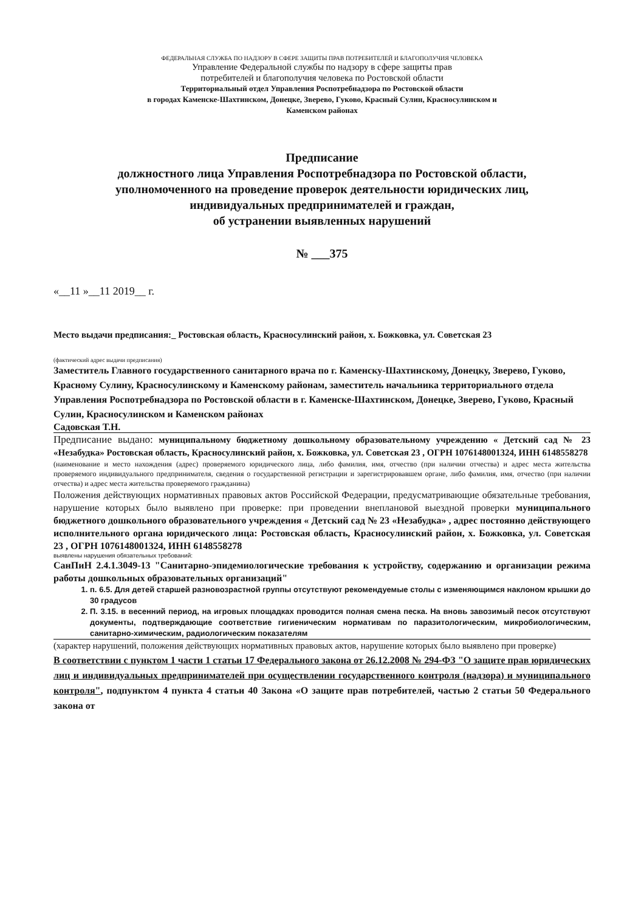ФЕДЕРАЛЬНАЯ СЛУЖБА ПО НАДЗОРУ В СФЕРЕ ЗАЩИТЫ ПРАВ ПОТРЕБИТЕЛЕЙ И БЛАГОПОЛУЧИЯ ЧЕЛОВЕКА
Управление Федеральной службы по надзору в сфере защиты прав
потребителей и благополучия человека по Ростовской области
Территориальный отдел Управления Роспотребнадзора по Ростовской области
в городах Каменске-Шахтинском, Донецке, Зверево, Гуково, Красный Сулин, Красносулинском и
Каменском районах
Предписание
должностного лица Управления Роспотребнадзора по Ростовской области,
уполномоченного на проведение проверок деятельности юридических лиц,
индивидуальных предпринимателей и граждан,
об устранении выявленных нарушений
№ ___375
«__11 »__11 2019__ г.
Место выдачи предписания:_ Ростовская область, Красносулинский район, х. Божковка, ул. Советская 23
(фактический адрес выдачи предписания)
Заместитель Главного государственного санитарного врача по г. Каменску-Шахтинскому, Донецку, Зверево, Гуково, Красному Сулину, Красносулинскому и Каменскому районам, заместитель начальника территориального отдела Управления Роспотребнадзора по Ростовской области в г. Каменске-Шахтинском, Донецке, Зверево, Гуково, Красный Сулин, Красносулинском и Каменском районах
Садовская Т.Н.
Предписание выдано: муниципальному бюджетному дошкольному образовательному учреждению « Детский сад № 23 «Незабудка» Ростовская область, Красносулинский район, х. Божковка, ул. Советская 23 , ОГРН 1076148001324, ИНН 6148558278
(наименование и место нахождения (адрес) проверяемого юридического лица, либо фамилия, имя, отчество (при наличии отчества) и адрес места жительства проверяемого индивидуального предпринимателя, сведения о государственной регистрации и зарегистрировавшем органе, либо фамилия, имя, отчество (при наличии отчества) и адрес места жительства проверяемого гражданина)
Положения действующих нормативных правовых актов Российской Федерации, предусматривающие обязательные требования, нарушение которых было выявлено при проверке: при проведении внеплановой выездной проверки муниципального бюджетного дошкольного образовательного учреждения « Детский сад № 23 «Незабудка» , адрес постоянно действующего исполнительного органа юридического лица: Ростовская область, Красносулинский район, х. Божковка, ул. Советская 23 , ОГРН 1076148001324, ИНН 6148558278
выявлены нарушения обязательных требований:
СанПиН 2.4.1.3049-13 "Санитарно-эпидемиологические требования к устройству, содержанию и организации режима работы дошкольных образовательных организаций"
1. п. 6.5. Для детей старшей разновозрастной группы отсутствуют рекомендуемые столы с изменяющимся наклоном крышки до 30 градусов
2. П. 3.15. в весенний период, на игровых площадках проводится полная смена песка. На вновь завозимый песок отсутствуют документы, подтверждающие соответствие гигиеническим нормативам по паразитологическим, микробиологическим, санитарно-химическим, радиологическим показателям
(характер нарушений, положения действующих нормативных правовых актов, нарушение которых было выявлено при проверке)
В соответствии с пунктом 1 части 1 статьи 17 Федерального закона от 26.12.2008 № 294-ФЗ "О защите прав юридических лиц и индивидуальных предпринимателей при осуществлении государственного контроля (надзора) и муниципального контроля", подпунктом 4 пункта 4 статьи 40 Закона «О защите прав потребителей, частью 2 статьи 50 Федерального закона от